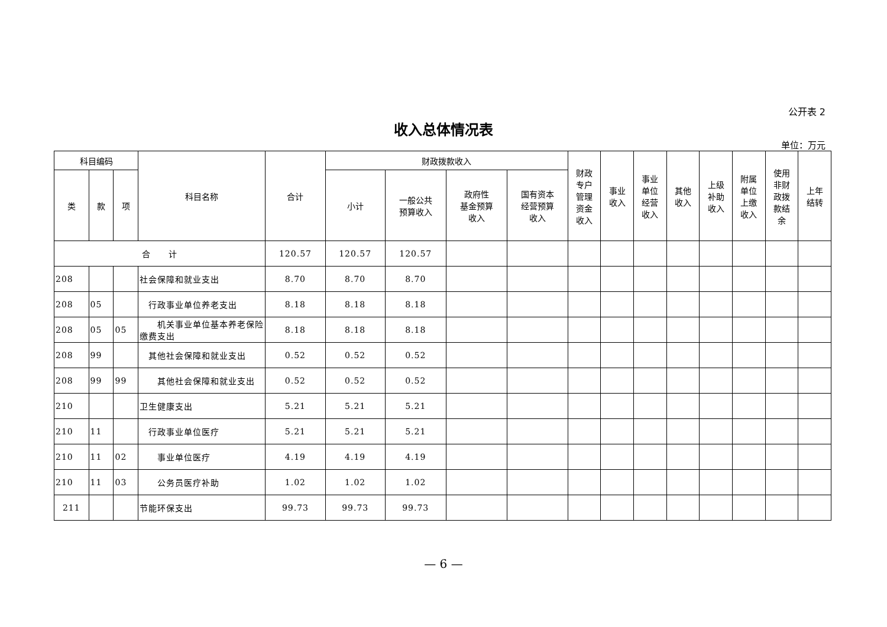公开表 2
收入总体情况表
单位：万元
| 科目编码 | | | 科目名称 | 合计 | 财政拨款收入 | | | | 财政 专户 管理 资金 收入 | 事业 收入 | 事业 单位 经营 收入 | 其他 收入 | 上级 补助 收入 | 附属 单位 上缴 收入 | 使用 非财 政拨 款结 余 | 上年 结转 |
| --- | --- | --- | --- | --- | --- | --- | --- | --- | --- | --- | --- | --- | --- | --- | --- | --- |
| 类 | 款 | 项 | | | 小计 | 一般公共 预算收入 | 政府性 基金预算 收入 | 国有资本 经营预算 收入 | | | | | | | | |
| 合 计 | | | | 120.57 | 120.57 | 120.57 | | | | | | | | | | |
| 208 | | | 社会保障和就业支出 | 8.70 | 8.70 | 8.70 | | | | | | | | | | |
| 208 | 05 | | 行政事业单位养老支出 | 8.18 | 8.18 | 8.18 | | | | | | | | | | |
| 208 | 05 | 05 | 机关事业单位基本养老保险缴费支出 | 8.18 | 8.18 | 8.18 | | | | | | | | | | |
| 208 | 99 | | 其他社会保障和就业支出 | 0.52 | 0.52 | 0.52 | | | | | | | | | | |
| 208 | 99 | 99 | 其他社会保障和就业支出 | 0.52 | 0.52 | 0.52 | | | | | | | | | | |
| 210 | | | 卫生健康支出 | 5.21 | 5.21 | 5.21 | | | | | | | | | | |
| 210 | 11 | | 行政事业单位医疗 | 5.21 | 5.21 | 5.21 | | | | | | | | | | |
| 210 | 11 | 02 | 事业单位医疗 | 4.19 | 4.19 | 4.19 | | | | | | | | | | |
| 210 | 11 | 03 | 公务员医疗补助 | 1.02 | 1.02 | 1.02 | | | | | | | | | | |
| 211 | | | 节能环保支出 | 99.73 | 99.73 | 99.73 | | | | | | | | | | |
— 6 —